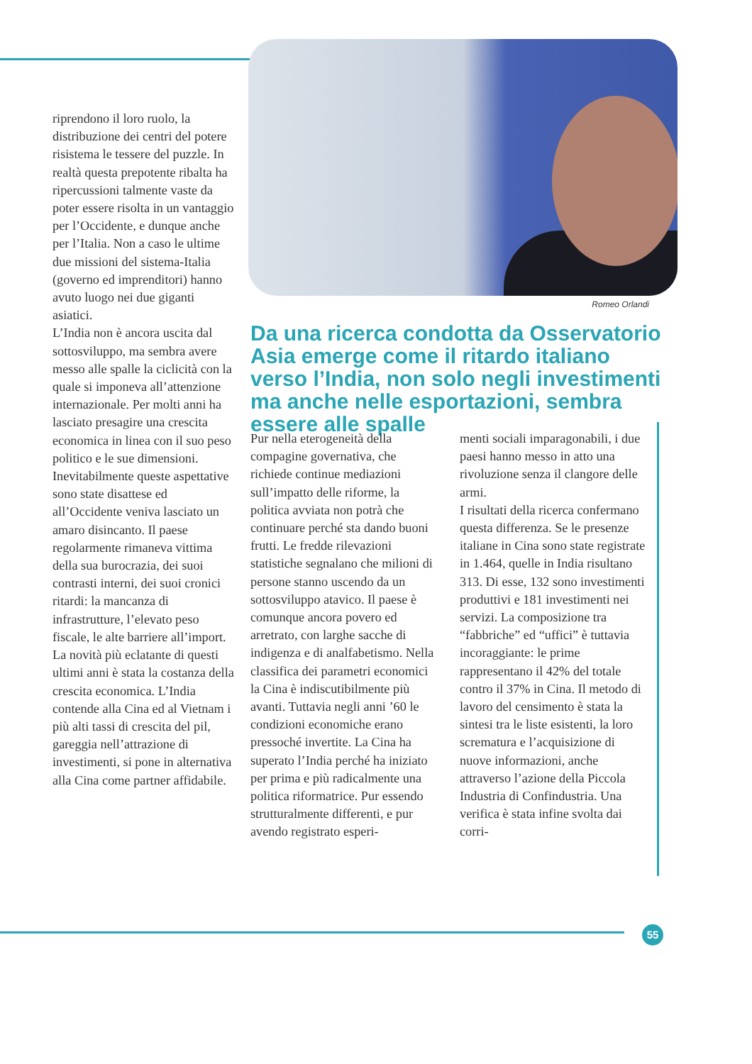riprendono il loro ruolo, la distribuzione dei centri del potere risistema le tessere del puzzle. In realtà questa prepotente ribalta ha ripercussioni talmente vaste da poter essere risolta in un vantaggio per l’Occidente, e dunque anche per l’Italia. Non a caso le ultime due missioni del sistema-Italia (governo ed imprenditori) hanno avuto luogo nei due giganti asiatici.
L’India non è ancora uscita dal sottosviluppo, ma sembra avere messo alle spalle la ciclicità con la quale si imponeva all’attenzione internazionale. Per molti anni ha lasciato presagire una crescita economica in linea con il suo peso politico e le sue dimensioni. Inevitabilmente queste aspettative sono state disattese ed all’Occidente veniva lasciato un amaro disincanto. Il paese regolarmente rimaneva vittima della sua burocrazia, dei suoi contrasti interni, dei suoi cronici ritardi: la mancanza di infrastrutture, l’elevato peso fiscale, le alte barriere all’import. La novità più eclatante di questi ultimi anni è stata la costanza della crescita economica. L’India contende alla Cina ed al Vietnam i più alti tassi di crescita del pil, gareggia nell’attrazione di investimenti, si pone in alternativa alla Cina come partner affidabile.
Romeo Orlandi
Da una ricerca condotta da Osservatorio Asia emerge come il ritardo italiano verso l’India, non solo negli investimenti ma anche nelle esportazioni, sembra essere alle spalle
Pur nella eterogeneità della compagine governativa, che richiede continue mediazioni sull’impatto delle riforme, la politica avviata non potrà che continuare perché sta dando buoni frutti. Le fredde rilevazioni statistiche segnalano che milioni di persone stanno uscendo da un sottosviluppo atavico. Il paese è comunque ancora povero ed arretrato, con larghe sacche di indigenza e di analfabetismo. Nella classifica dei parametri economici la Cina è indiscutibilmente più avanti. Tuttavia negli anni ’60 le condizioni economiche erano pressoché invertite. La Cina ha superato l’India perché ha iniziato per prima e più radicalmente una politica riformatrice. Pur essendo strutturalmente differenti, e pur avendo registrato esperi-
menti sociali imparagonabili, i due paesi hanno messo in atto una rivoluzione senza il clangore delle armi.
I risultati della ricerca confermano questa differenza. Se le presenze italiane in Cina sono state registrate in 1.464, quelle in India risultano 313. Di esse, 132 sono investimenti produttivi e 181 investimenti nei servizi. La composizione tra “fabbriche” ed “uffici” è tuttavia incoraggiante: le prime rappresentano il 42% del totale contro il 37% in Cina. Il metodo di lavoro del censimento è stata la sintesi tra le liste esistenti, la loro scrematura e l’acquisizione di nuove informazioni, anche attraverso l’azione della Piccola Industria di Confindustria. Una verifica è stata infine svolta dai corri-
55